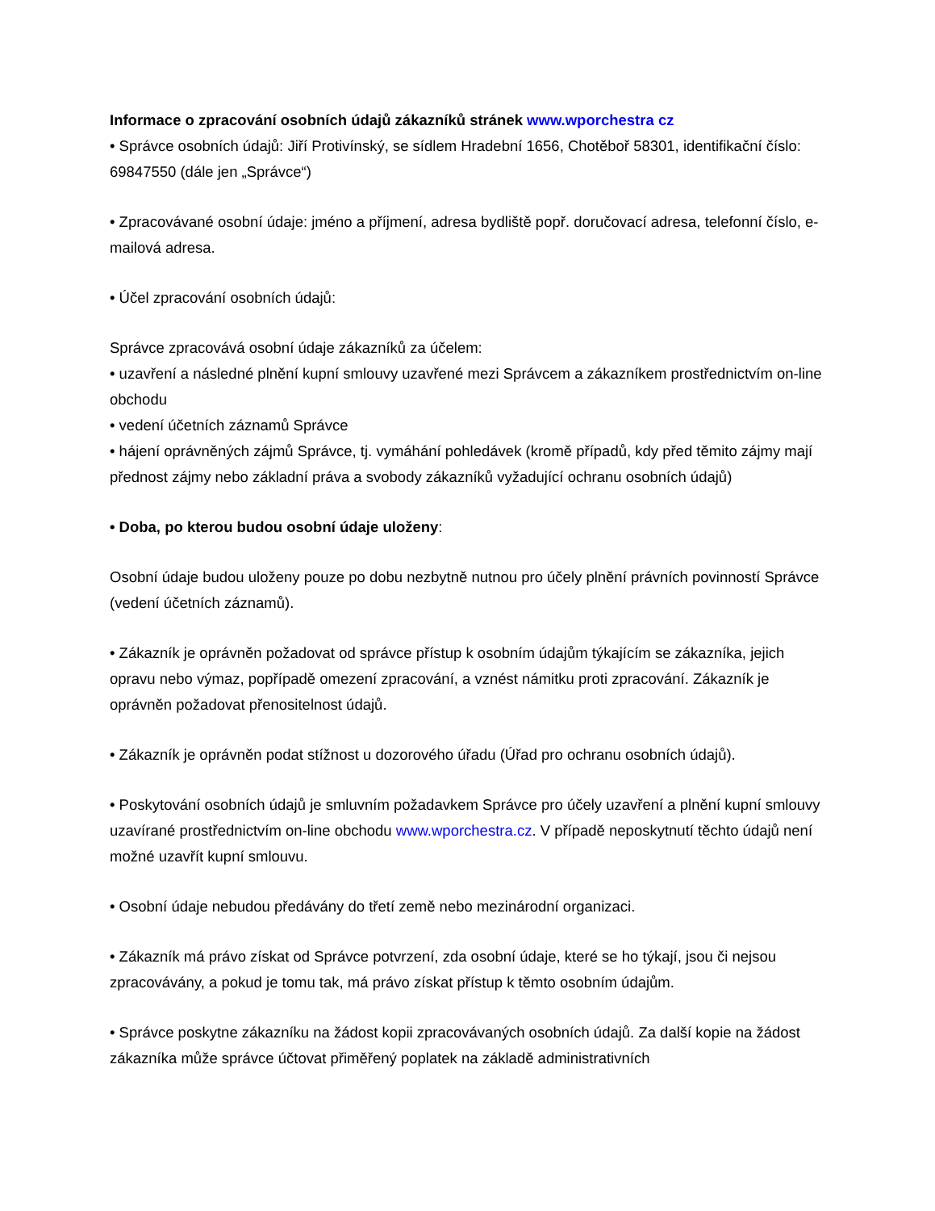Informace o zpracování osobních údajů zákazníků stránek www.wporchestra cz
• Správce osobních údajů: Jiří Protivínský, se sídlem Hradební 1656, Chotěboř 58301, identifikační číslo: 69847550 (dále jen „Správce“)
• Zpracovávané osobní údaje: jméno a příjmení, adresa bydliště popř. doručovací adresa, telefonní číslo, e-mailová adresa.
• Účel zpracování osobních údajů:
Správce zpracovává osobní údaje zákazníků za účelem:
• uzavření a následné plnění kupní smlouvy uzavřené mezi Správcem a zákazníkem prostřednictvím on-line obchodu
• vedení účetních záznamů Správce
• hájení oprávněných zájmů Správce, tj. vymáhání pohledávek (kromě případů, kdy před těmito zájmy mají přednost zájmy nebo základní práva a svobody zákazníků vyžadující ochranu osobních údajů)
• Doba, po kterou budou osobní údaje uloženy:
Osobní údaje budou uloženy pouze po dobu nezbytně nutnou pro účely plnění právních povinností Správce (vedení účetních záznamů).
• Zákazník je oprávněn požadovat od správce přístup k osobním údajům týkajícím se zákazníka, jejich opravu nebo výmaz, popřípadě omezení zpracování, a vznést námitku proti zpracování. Zákazník je oprávněn požadovat přenositelnost údajů.
• Zákazník je oprávněn podat stížnost u dozorového úřadu (Úřad pro ochranu osobních údajů).
• Poskytování osobních údajů je smluvním požadavkem Správce pro účely uzavření a plnění kupní smlouvy uzavírané prostřednictvím on-line obchodu www.wporchestra.cz. V případě neposkytnutí těchto údajů není možné uzavřít kupní smlouvu.
• Osobní údaje nebudou předávány do třetí země nebo mezinárodní organizaci.
• Zákazník má právo získat od Správce potvrzení, zda osobní údaje, které se ho týkají, jsou či nejsou zpracovávány, a pokud je tomu tak, má právo získat přístup k těmto osobním údajům.
• Správce poskytne zákazníku na žádost kopii zpracovávaných osobních údajů. Za další kopie na žádost zákazníka může správce účtovat přiměřený poplatek na základě administrativních